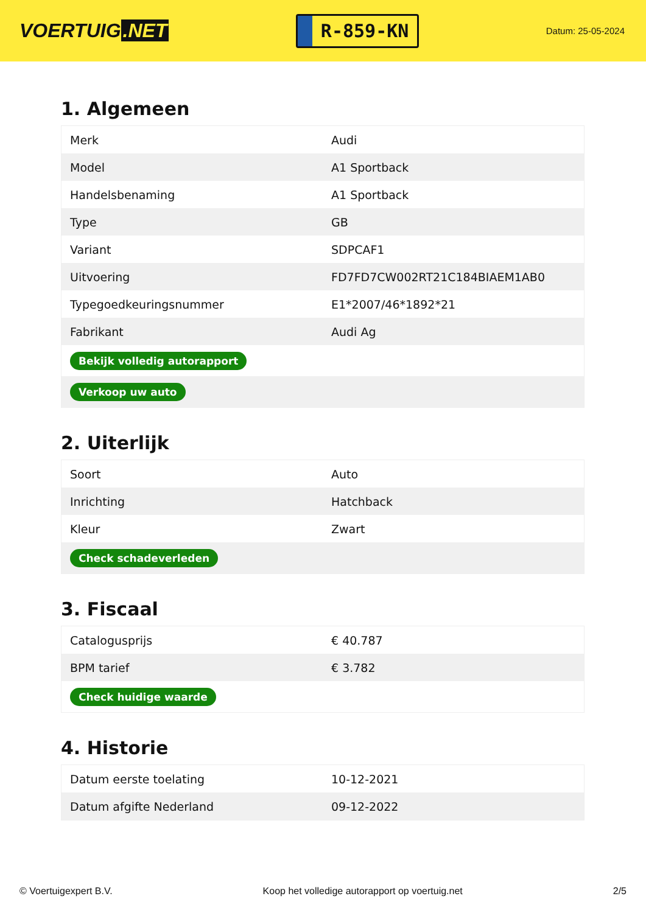VOERTUIG.NET
R-859-KN
Datum: 25-05-2024
1. Algemeen
| Merk | Audi |
| Model | A1 Sportback |
| Handelsbenaming | A1 Sportback |
| Type | GB |
| Variant | SDPCAF1 |
| Uitvoering | FD7FD7CW002RT21C184BIAEM1AB0 |
| Typegoedkeuringsnummer | E1*2007/46*1892*21 |
| Fabrikant | Audi Ag |
| Bekijk volledig autorapport | |
| Verkoop uw auto | |
2. Uiterlijk
| Soort | Auto |
| Inrichting | Hatchback |
| Kleur | Zwart |
| Check schadeverleden | |
3. Fiscaal
| Catalogusprijs | € 40.787 |
| BPM tarief | € 3.782 |
| Check huidige waarde | |
4. Historie
| Datum eerste toelating | 10-12-2021 |
| Datum afgifte Nederland | 09-12-2022 |
© Voertuigexpert B.V. Koop het volledige autorapport op voertuig.net 2/5